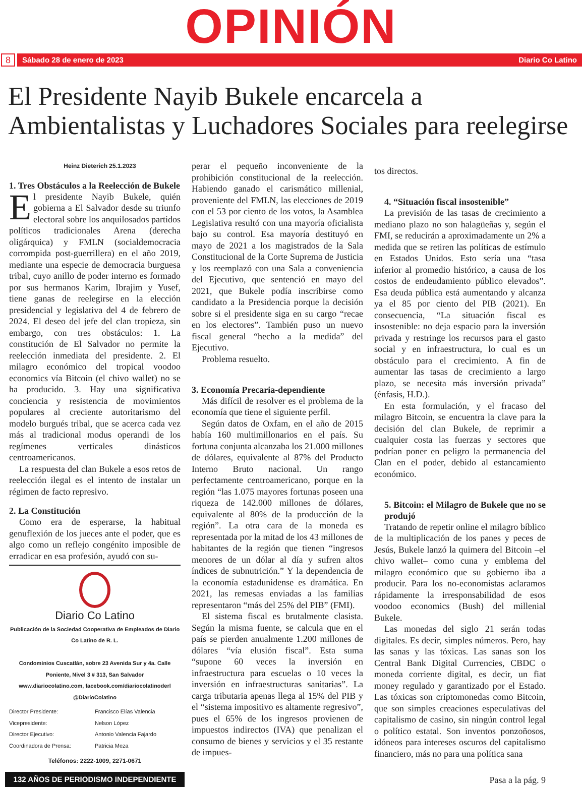OPINIÓN
8
Sábado 28 de enero de 2023 Diario Co Latino
El Presidente Nayib Bukele encarcela a Ambientalistas y Luchadores Sociales para reelegirse
Heinz Dieterich 25.1.2023
1. Tres Obstáculos a la Reelección de Bukele
El presidente Nayib Bukele, quién gobierna a El Salvador desde su triunfo electoral sobre los anquilosados partidos políticos tradicionales Arena (derecha oligárquica) y FMLN (socialdemocracia corrompida post-guerrillera) en el año 2019, mediante una especie de democracia burguesa tribal, cuyo anillo de poder interno es formado por sus hermanos Karim, Ibrajim y Yusef, tiene ganas de reelegirse en la elección presidencial y legislativa del 4 de febrero de 2024. El deseo del jefe del clan tropieza, sin embargo, con tres obstáculos: 1. La constitución de El Salvador no permite la reelección inmediata del presidente. 2. El milagro económico del tropical voodoo economics vía Bitcoin (el chivo wallet) no se ha producido. 3. Hay una significativa conciencia y resistencia de movimientos populares al creciente autoritarismo del modelo burgués tribal, que se acerca cada vez más al tradicional modus operandi de los regímenes verticales dinásticos centroamericanos.
La respuesta del clan Bukele a esos retos de reelección ilegal es el intento de instalar un régimen de facto represivo.
2. La Constitución
Como era de esperarse, la habitual genuflexión de los jueces ante el poder, que es algo como un reflejo congénito imposible de erradicar en esa profesión, ayudó con su-
Diario Co Latino
Publicación de la Sociedad Cooperativa de Empleados de Diario Co Latino de R. L.
Condominios Cuscatlán, sobre 23 Avenida Sur y 4a. Calle Poniente, Nivel 3 # 313, San Salvador
www.diariocolatino.com, facebook.com/diariocolatinoderl
@DiarioColatino
Director Presidente: Francisco Elías Valencia Vicepresidente: Nelson López Director Ejecutivo: Antonio Valencia Fajardo Coordinadora de Prensa: Patricia Meza
Teléfonos: 2222-1009, 2271-0671
132 AÑOS DE PERIODISMO INDEPENDIENTE
perar el pequeño inconveniente de la prohibición constitucional de la reelección. Habiendo ganado el carismático millenial, proveniente del FMLN, las elecciones de 2019 con el 53 por ciento de los votos, la Asamblea Legislativa resultó con una mayoría oficialista bajo su control. Esa mayoría destituyó en mayo de 2021 a los magistrados de la Sala Constitucional de la Corte Suprema de Justicia y los reemplazó con una Sala a conveniencia del Ejecutivo, que sentenció en mayo del 2021, que Bukele podía inscribirse como candidato a la Presidencia porque la decisión sobre si el presidente siga en su cargo “recae en los electores”. También puso un nuevo fiscal general “hecho a la medida” del Ejecutivo.
Problema resuelto.
3. Economía Precaria-dependiente
Más difícil de resolver es el problema de la economía que tiene el siguiente perfil.
Según datos de Oxfam, en el año de 2015 había 160 multimillonarios en el país. Su fortuna conjunta alcanzaba los 21.000 millones de dólares, equivalente al 87% del Producto Interno Bruto nacional. Un rango perfectamente centroamericano, porque en la región “las 1.075 mayores fortunas poseen una riqueza de 142.000 millones de dólares, equivalente al 80% de la producción de la región”. La otra cara de la moneda es representada por la mitad de los 43 millones de habitantes de la región que tienen “ingresos menores de un dólar al día y sufren altos índices de subnutrición.” Y la dependencia de la economía estadunidense es dramática. En 2021, las remesas enviadas a las familias representaron “más del 25% del PIB” (FMI).
El sistema fiscal es brutalmente clasista. Según la misma fuente, se calcula que en el país se pierden anualmente 1.200 millones de dólares “vía elusión fiscal”. Esta suma “supone 60 veces la inversión en infraestructura para escuelas o 10 veces la inversión en infraestructuras sanitarias”. La carga tributaria apenas llega al 15% del PIB y el “sistema impositivo es altamente regresivo”, pues el 65% de los ingresos provienen de impuestos indirectos (IVA) que penalizan el consumo de bienes y servicios y el 35 restante de impues-
tos directos.
4. “Situación fiscal insostenible”
La previsión de las tasas de crecimiento a mediano plazo no son halagüeñas y, según el FMI, se reducirán a aproximadamente un 2% a medida que se retiren las políticas de estímulo en Estados Unidos. Esto sería una “tasa inferior al promedio histórico, a causa de los costos de endeudamiento público elevados”. Esa deuda pública está aumentando y alcanza ya el 85 por ciento del PIB (2021). En consecuencia, “La situación fiscal es insostenible: no deja espacio para la inversión privada y restringe los recursos para el gasto social y en infraestructura, lo cual es un obstáculo para el crecimiento. A fin de aumentar las tasas de crecimiento a largo plazo, se necesita más inversión privada” (énfasis, H.D.).
En esta formulación, y el fracaso del milagro Bitcoin, se encuentra la clave para la decisión del clan Bukele, de reprimir a cualquier costa las fuerzas y sectores que podrían poner en peligro la permanencia del Clan en el poder, debido al estancamiento económico.
5. Bitcoin: el Milagro de Bukele que no se produjó
Tratando de repetir online el milagro bíblico de la multiplicación de los panes y peces de Jesús, Bukele lanzó la quimera del Bitcoin –el chivo wallet– como cuna y emblema del milagro económico que su gobierno iba a producir. Para los no-economistas aclaramos rápidamente la irresponsabilidad de esos voodoo economics (Bush) del millenial Bukele.
Las monedas del siglo 21 serán todas digitales. Es decir, simples números. Pero, hay las sanas y las tóxicas. Las sanas son los Central Bank Digital Currencies, CBDC o moneda corriente digital, es decir, un fiat money regulado y garantizado por el Estado. Las tóxicas son criptomonedas como Bitcoin, que son simples creaciones especulativas del capitalismo de casino, sin ningún control legal o político estatal. Son inventos ponzoñosos, idóneos para intereses oscuros del capitalismo financiero, más no para una política sana
Pasa a la pág. 9